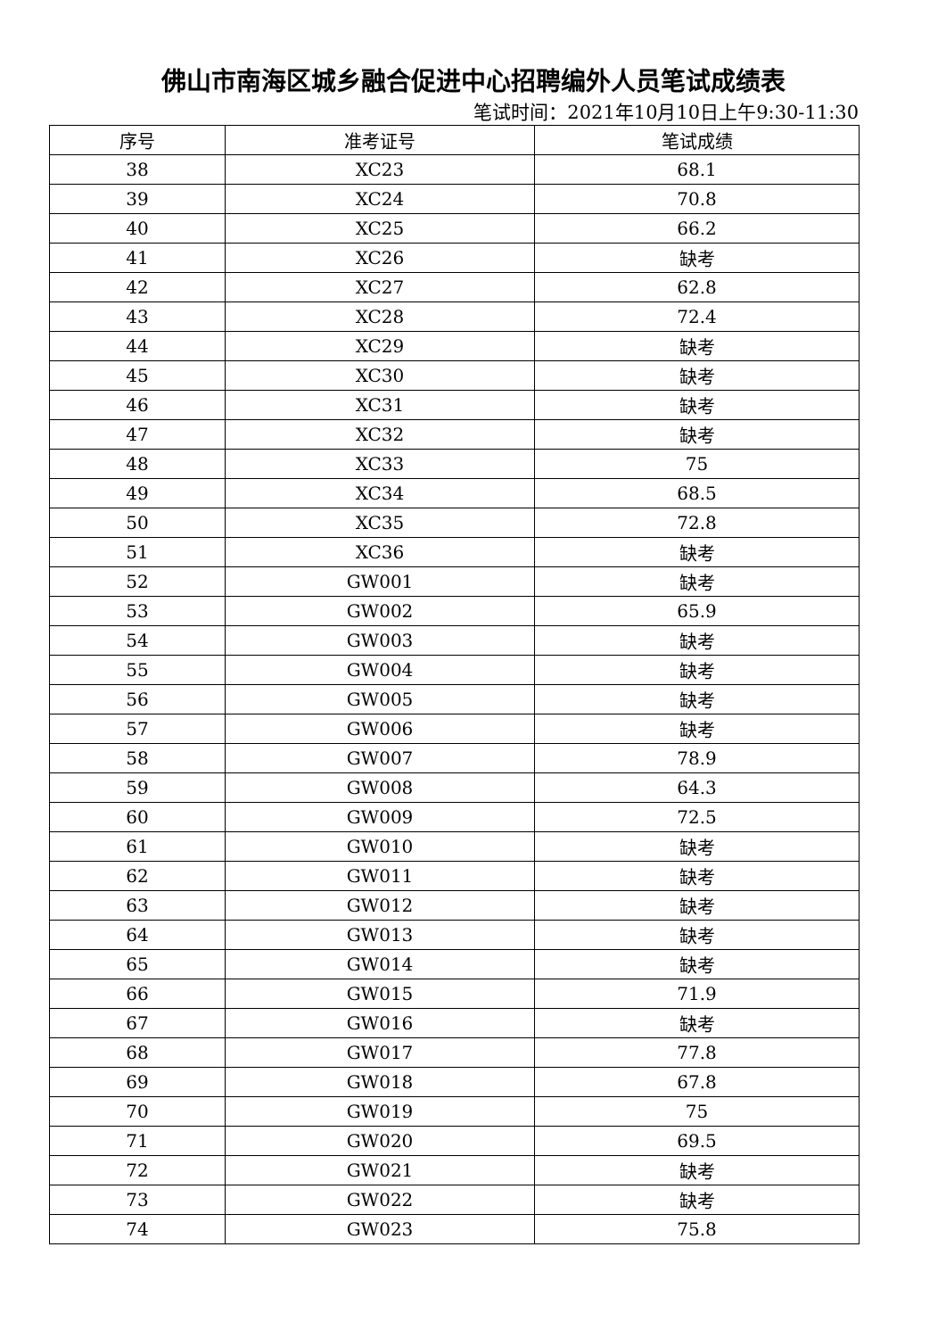佛山市南海区城乡融合促进中心招聘编外人员笔试成绩表
笔试时间：2021年10月10日上午9:30-11:30
| 序号 | 准考证号 | 笔试成绩 |
| --- | --- | --- |
| 38 | XC23 | 68.1 |
| 39 | XC24 | 70.8 |
| 40 | XC25 | 66.2 |
| 41 | XC26 | 缺考 |
| 42 | XC27 | 62.8 |
| 43 | XC28 | 72.4 |
| 44 | XC29 | 缺考 |
| 45 | XC30 | 缺考 |
| 46 | XC31 | 缺考 |
| 47 | XC32 | 缺考 |
| 48 | XC33 | 75 |
| 49 | XC34 | 68.5 |
| 50 | XC35 | 72.8 |
| 51 | XC36 | 缺考 |
| 52 | GW001 | 缺考 |
| 53 | GW002 | 65.9 |
| 54 | GW003 | 缺考 |
| 55 | GW004 | 缺考 |
| 56 | GW005 | 缺考 |
| 57 | GW006 | 缺考 |
| 58 | GW007 | 78.9 |
| 59 | GW008 | 64.3 |
| 60 | GW009 | 72.5 |
| 61 | GW010 | 缺考 |
| 62 | GW011 | 缺考 |
| 63 | GW012 | 缺考 |
| 64 | GW013 | 缺考 |
| 65 | GW014 | 缺考 |
| 66 | GW015 | 71.9 |
| 67 | GW016 | 缺考 |
| 68 | GW017 | 77.8 |
| 69 | GW018 | 67.8 |
| 70 | GW019 | 75 |
| 71 | GW020 | 69.5 |
| 72 | GW021 | 缺考 |
| 73 | GW022 | 缺考 |
| 74 | GW023 | 75.8 |